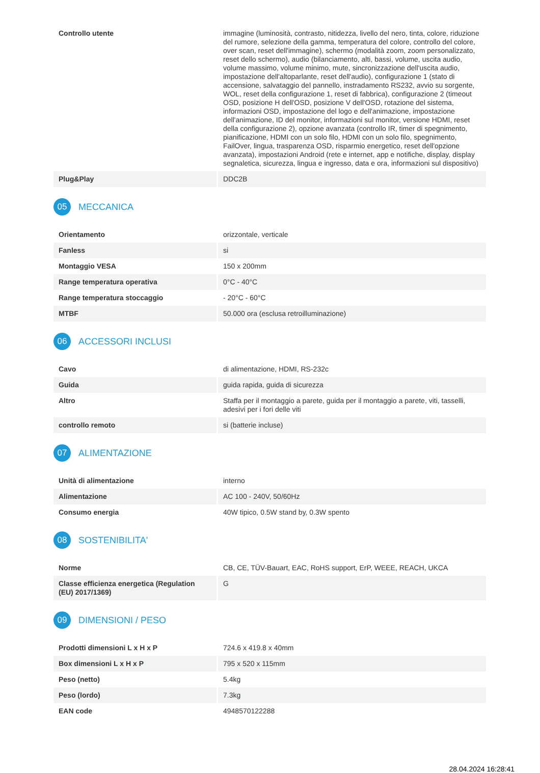| Controllo utente | immagine (luminosità, contrasto, nitidezza, livello del nero, tinta, colore, riduzione del rumore, selezione della gamma, temperatura del colore, controllo del colore, over scan, reset dell'immagine), schermo (modalità zoom, zoom personalizzato, reset dello schermo), audio (bilanciamento, alti, bassi, volume, uscita audio, volume massimo, volume minimo, mute, sincronizzazione dell'uscita audio, impostazione dell'altoparlante, reset dell'audio), configurazione 1 (stato di accensione, salvataggio del pannello, instradamento RS232, avvio su sorgente, WOL, reset della configurazione 1, reset di fabbrica), configurazione 2 (timeout OSD, posizione H dell'OSD, posizione V dell'OSD, rotazione del sistema, informazioni OSD, impostazione del logo e dell'animazione, impostazione dell'animazione, ID del monitor, informazioni sul monitor, versione HDMI, reset della configurazione 2), opzione avanzata (controllo IR, timer di spegnimento, pianificazione, HDMI con un solo filo, HDMI con un solo filo, spegnimento, FailOver, lingua, trasparenza OSD, risparmio energetico, reset dell'opzione avanzata), impostazioni Android (rete e internet, app e notifiche, display, display segnaletica, sicurezza, lingua e ingresso, data e ora, informazioni sul dispositivo) |
| Plug&Play | DDC2B |
05 MECCANICA
| Orientamento | orizzontale, verticale |
| Fanless | si |
| Montaggio VESA | 150 x 200mm |
| Range temperatura operativa | 0°C - 40°C |
| Range temperatura stoccaggio | - 20°C - 60°C |
| MTBF | 50.000 ora (esclusa retroilluminazione) |
06 ACCESSORI INCLUSI
| Cavo | di alimentazione, HDMI, RS-232c |
| Guida | guida rapida, guida di sicurezza |
| Altro | Staffa per il montaggio a parete, guida per il montaggio a parete, viti, tasselli, adesivi per i fori delle viti |
| controllo remoto | si (batterie incluse) |
07 ALIMENTAZIONE
| Unità di alimentazione | interno |
| Alimentazione | AC 100 - 240V, 50/60Hz |
| Consumo energia | 40W tipico, 0.5W stand by, 0.3W spento |
08 SOSTENIBILITA'
| Norme | CB, CE, TÜV-Bauart, EAC, RoHS support, ErP, WEEE, REACH, UKCA |
| Classe efficienza energetica (Regulation (EU) 2017/1369) | G |
09 DIMENSIONI / PESO
| Prodotti dimensioni L x H x P | 724.6 x 419.8 x 40mm |
| Box dimensioni L x H x P | 795 x 520 x 115mm |
| Peso (netto) | 5.4kg |
| Peso (lordo) | 7.3kg |
| EAN code | 4948570122288 |
28.04.2024 16:28:41